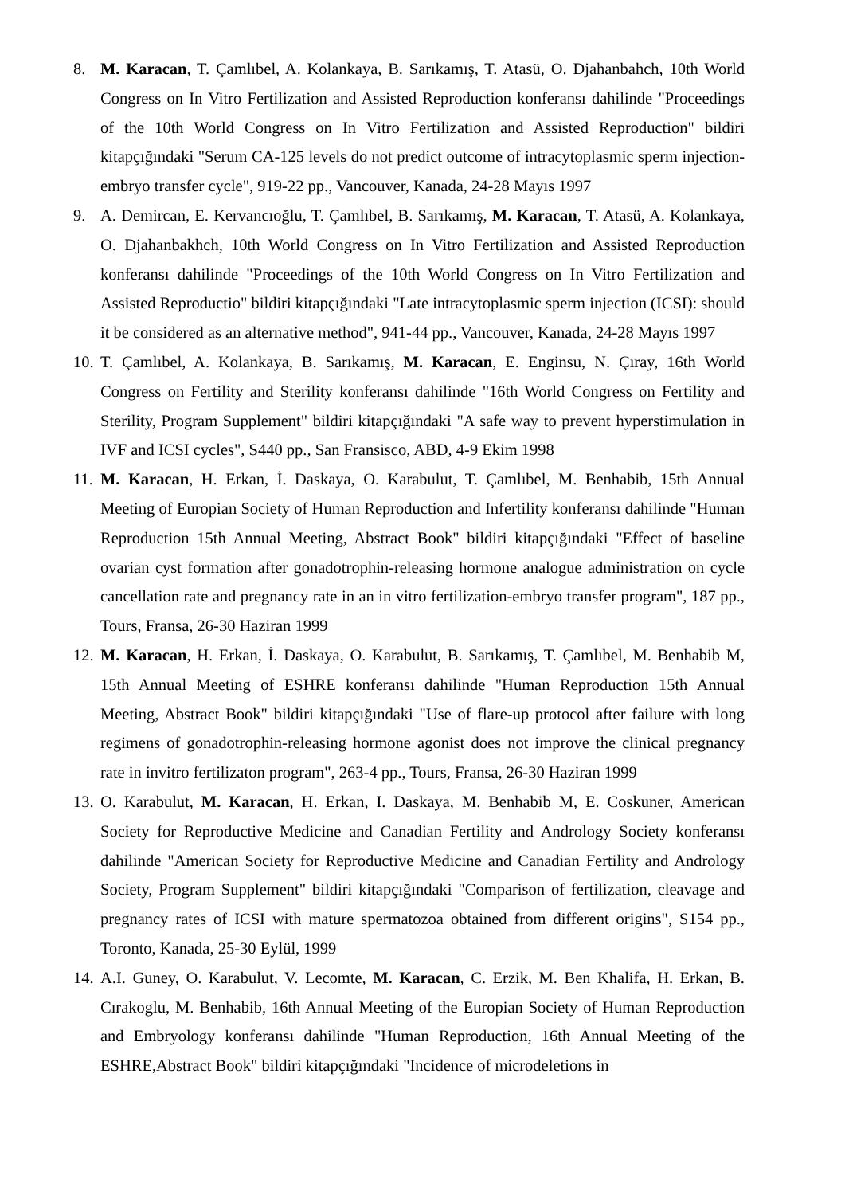8. M. Karacan, T. Çamlıbel, A. Kolankaya, B. Sarıkamış, T. Atasü, O. Djahanbahch, 10th World Congress on In Vitro Fertilization and Assisted Reproduction konferansı dahilinde "Proceedings of the 10th World Congress on In Vitro Fertilization and Assisted Reproduction" bildiri kitapçığındaki "Serum CA-125 levels do not predict outcome of intracytoplasmic sperm injection-embryo transfer cycle", 919-22 pp., Vancouver, Kanada, 24-28 Mayıs 1997
9. A. Demircan, E. Kervancıoğlu, T. Çamlıbel, B. Sarıkamış, M. Karacan, T. Atasü, A. Kolankaya, O. Djahanbakhch, 10th World Congress on In Vitro Fertilization and Assisted Reproduction konferansı dahilinde "Proceedings of the 10th World Congress on In Vitro Fertilization and Assisted Reproductio" bildiri kitapçığındaki "Late intracytoplasmic sperm injection (ICSI): should it be considered as an alternative method", 941-44 pp., Vancouver, Kanada, 24-28 Mayıs 1997
10.
T. Çamlıbel, A. Kolankaya, B. Sarıkamış, M. Karacan, E. Enginsu, N. Çıray, 16th World Congress on Fertility and Sterility konferansı dahilinde "16th World Congress on Fertility and Sterility, Program Supplement" bildiri kitapçığındaki "A safe way to prevent hyperstimulation in IVF and ICSI cycles", S440 pp., San Fransisco, ABD, 4-9 Ekim 1998
11.
M. Karacan, H. Erkan, İ. Daskaya, O. Karabulut, T. Çamlıbel, M. Benhabib, 15th Annual Meeting of Europian Society of Human Reproduction and Infertility konferansı dahilinde "Human Reproduction 15th Annual Meeting, Abstract Book" bildiri kitapçığındaki "Effect of baseline ovarian cyst formation after gonadotrophin-releasing hormone analogue administration on cycle cancellation rate and pregnancy rate in an in vitro fertilization-embryo transfer program", 187 pp., Tours, Fransa, 26-30 Haziran 1999
12.
M. Karacan, H. Erkan, İ. Daskaya, O. Karabulut, B. Sarıkamış, T. Çamlıbel, M. Benhabib M, 15th Annual Meeting of ESHRE konferansı dahilinde "Human Reproduction 15th Annual Meeting, Abstract Book" bildiri kitapçığındaki "Use of flare-up protocol after failure with long regimens of gonadotrophin-releasing hormone agonist does not improve the clinical pregnancy rate in invitro fertilizaton program", 263-4 pp., Tours, Fransa, 26-30 Haziran 1999
13.
O. Karabulut, M. Karacan, H. Erkan, I. Daskaya, M. Benhabib M, E. Coskuner, American Society for Reproductive Medicine and Canadian Fertility and Andrology Society konferansı dahilinde "American Society for Reproductive Medicine and Canadian Fertility and Andrology Society, Program Supplement" bildiri kitapçığındaki "Comparison of fertilization, cleavage and pregnancy rates of ICSI with mature spermatozoa obtained from different origins", S154 pp., Toronto, Kanada, 25-30 Eylül, 1999
14.
A.I. Guney, O. Karabulut, V. Lecomte, M. Karacan, C. Erzik, M. Ben Khalifa, H. Erkan, B. Cırakoglu, M. Benhabib, 16th Annual Meeting of the Europian Society of Human Reproduction and Embryology konferansı dahilinde "Human Reproduction, 16th Annual Meeting of the ESHRE,Abstract Book" bildiri kitapçığındaki "Incidence of microdeletions in